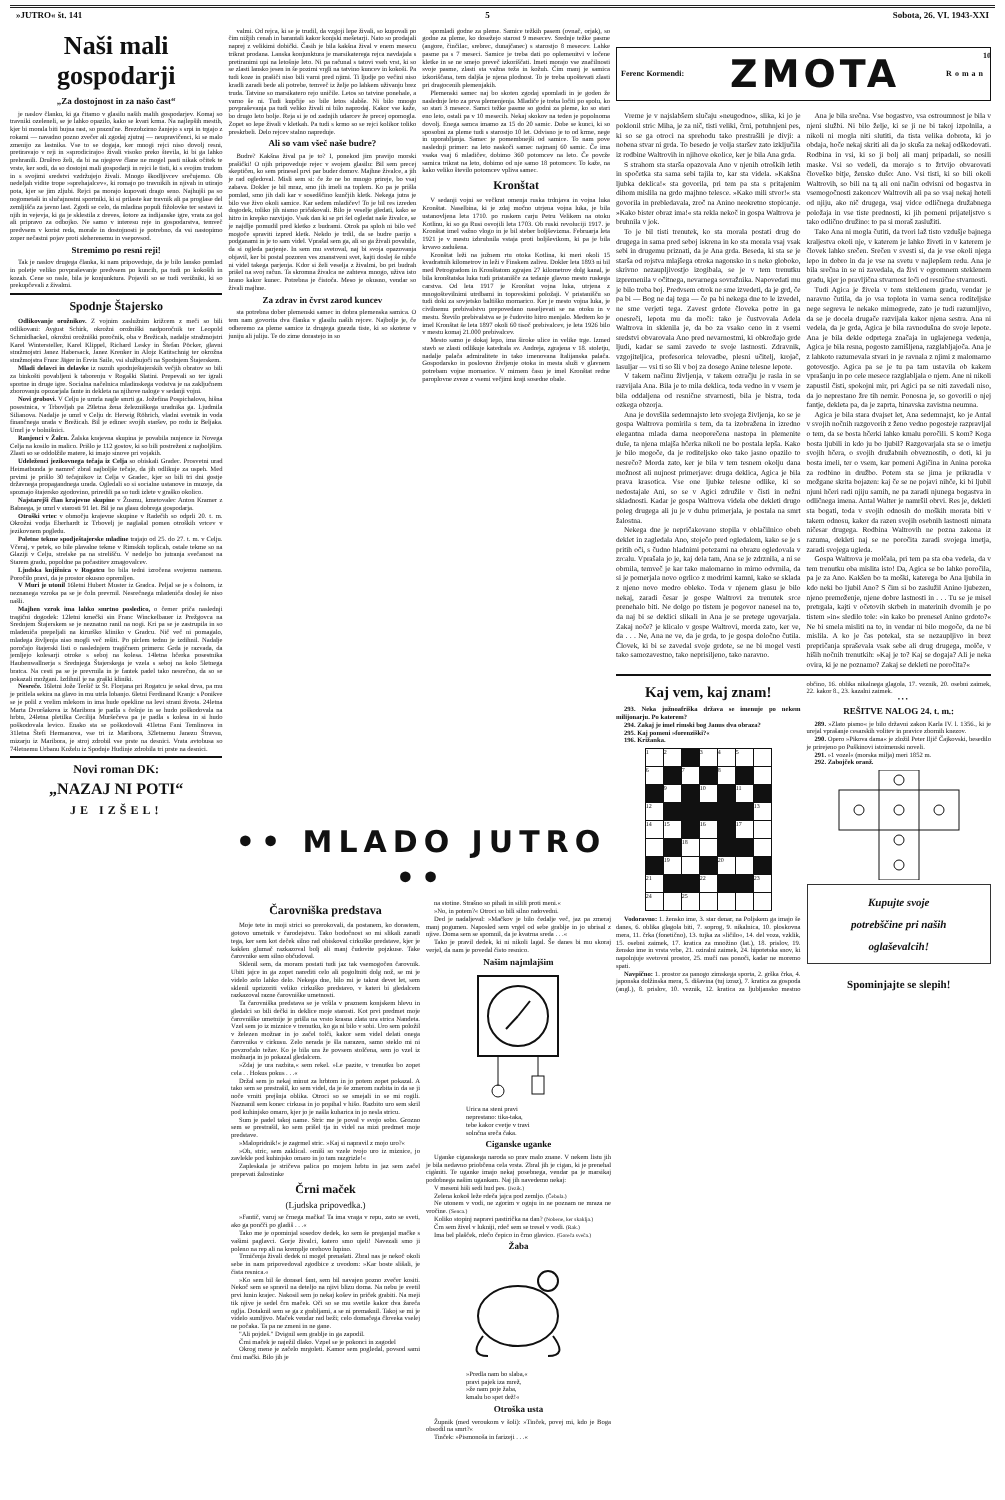»JUTRO« št. 141 5 Sobota, 26. VI. 1943-XXI
Naši mali gospodarji
„Za dostojnost in za našo čast“
je naslov članku, ki ga čitamo v glasilu naših malih gospodarjev. Komaj so travniki ozeleneli, se je lahko opazilo, kako se kvari krma. Na najlepših mestih, kjer bi morala biti bujna rast, so prazni'ne. Brezobzirno žanjejo s srpi in trgajo z rokami — navadno pozno zvečer ali zgodaj zjutraj — neupravičenci, ki se malo zmenijo za lastnika. Vse to se dogaja, ker mnogi rejci niso dovolj resni, pretiravajo v reji in »sprodicirajo« živali visoko preko števila, ki bi ga lahko prehranili. Društvo želi, da bi na njegove člane ne mogel pasti nikak očitek te vrste, ker sodi, da so dostojni mali gospodarji in rejci le tisti, ki s svojim trudom in s svojimi sredstvi vzdržujejo živali. Mnogo škodljivcev srečujemo. Ob nedeljah vidite trope »sprehajalcev«, ki romajo po travnikih in njivah in utirajo pota, kjer se jim zljubi. Rejci pa morajo kupovati drago seno. Najhujši pa so nogometaši in slučajnostni sportniki, ki si prilaste kar travnik ali pa proglase del zemljišča za javno last. Zgodi se celo, da mladina populi fižolovke ter sestavi iz njih in vejevja, ki ga je sklestila z dreves, šotore za indijanske igre, vrata za gol ali pripravo za odbojko. Ne samo v interesu reje in gospodarstva, temveč predvsem v korist reda, morale in dostojnosti je potrebno, da vsi nastopimo zoper nečastni pojav proti sleherenemu in vsepovsod.
Stremimo po resni reji!
Tak je naslov drugega članka, ki nam pripoveduje, da je bilo lansko pomlad in poletje veliko povpraševanje predvsem po kuncih, pa tudi po kokoših in kozah. Cene so rasle, bila je konjunktura. Pojavili so se tudi verižniki, ki so prekupčevali z živalmi.
Spodnje Štajersko
Odlikovanje orožnikov. Z vojnim zasluž­nim križcem z meči so bili odlikovani: Avgust Schirk, okrožni orožniški nadporočnik ter Leopold Schmidhackel, okrožni orožniški poročnik, oba v Brežicah, nadalje stražmojstri Karel Wintersteller, Karel Klippel, Richard Lesky in Štefan Pöcker, glavni stražmojstri Janez Habersack, Janez Krenker in Alojz Katitschnig ter okrožna stražmojstra Franc Jäger in Ervin Saile, vsi službujoči na Spodnjem Štajerskem.
Mladi delavci in delavke iz raznih spodnještajerskih večjih obratov so bili za binkošti povabljeni k taborenju v Rogaški Slatini. Prepevali so ter igrali sportne in druge igre. Socialna načelnica mladinskega vodstva je na zaključnem zborovanju opozarjala fante in dekleta na njihove naloge v sedanji vojni.
Novi grobovi. V Celju je umrla nagle smrti ga. Jožefina Pospichalova, hišna posestnica, v Trbovljah pa 29letna žena železniškega uradnika ga. Ljudmila Silianova. Nadalje je umrl v Celju dr. Herwig Röhrich, vladni svetnik in voda finančnega urada v Brežicah. Bil je edinec svojih staršev, po rodu iz Beljaka. Umrl je v bolnišnici.
Ranjenci v Žalcu. Žalska krajevna skupina je povabila ranjence iz Novega Celja na kosilo in malico. Prišlo je 112 gostov, ki so bili postreženi z najboljšim. Zlasti so se oddolžile matere, ki imajo sinove pri vojakih.
Udeleženci jezikovnega tečaja iz Celja so obiskali Gradec. Prosvetni urad Heimatbunda je namreč zbral najboljše tečaje, da jih odlikuje za uspeh. Med prvimi je prišlo 30 tečajnikov iz Celja v Gradec, kjer so bili tri dni gostje državnega propagandnega urada. Ogledali so si socialne ustanove in muzeje, da spoznajo štajersko zgodovino, priredili pa so tudi izlete v graško okolico.
Najstarejši član krajevne skupine v Žusmu, kmetovalec Anton Kramer z Babnega, je umrl v starosti 91 let. Bil je na glasu dobrega gospodarja.
Otroški vrtec v območju krajevne skupine v Radečih so odprli 20. t. m. Okrožni vodja Eberhardt iz Trbovelj je naglašal pomen otroških vrtcev v jezikovnem pogledu.
Poletne tekme spodještajerske mladine trajajo od 25. do 27. t. m. v Celju. Včeraj, v petek, so bile plavalne tekme v Rimskih toplicah, ostale tekme so na Glaziji v Celju, strelske pa na strelišču. V nedeljo bo jutranja svečanost na Starem gradu, popoldne pa počastitev zmagovalcev.
Ljudska knjižnica v Rogatcu bo bila tedni izročena svojemu namenu. Poročilo pravi, da je prostor okusno opremljen.
V Muri je utonil 16letni Hubert Muster iz Gradca. Peljal se je s čolnom, iz neznanega vzroka pa se je čoln prevrnil. Nesrečnega mladeniča doslej še niso našli.
Majhen vzrok ima lahko smrtno posledico, o čemer priča naslednji tragični dogodek: 12letni kmečki sin Franc Winckelbauer iz Prežgovca na Srednjem Štajerskem se je neznatno ranil na nogi. Kri pa se je zastrupila in so mladeniča prepeljali na kirurško kliniko v Gradcu. Nič več ni pomagalo, mladega življenja niso mogli več rešiti. Po piclem tednu je izdihnil. Nadalje poročajo štajerski listi o naslednjem tragičnem primeru: Grda je razvada, da jemljejo kolesarji otroke s seboj na kolesa. 14letna hčerka posestnika Haubenwallnerja s Srednjega Štajerskega je vzela s seboj na kolo 5letnega bratca. Na cesti pa se je prevrnila in je fantek padel tako nesrečno, da so se pokazali možgani. Izdihnil je na graški kliniki.
Nesreče. 16letni Jože Teršič iz Št. Florjana pri Rogatcu je sekal drva, pa mu je pritlela sekira na glavo in mu utrla lobanjo. 6letni Ferdinand Kranjc s Ponikve se je polil z vrelim mlekom in ima hude opekline na levi strani života. 24letna Marta Dvoršakova iz Maribora je padla s češnje in se hudo poškodovala na hrbtu, 24letna pletilka Cecilija Muršečeva pa je padla s kolesa in si hudo poškodovala levico. Enako sta se poškodovali 41letna Fani Temlinova in 31letna Štefi Hermanova, vse tri iz Maribora, 32letnemu Janezu Štravsu, mizarju iz Maribora, je stroj zdrobil vse prste na desnici. Vrata avtobusa so 74letnemu Urbanu Koželu iz Spodnje Hudinje zdrobila tri prste na desnici.
Novi roman DK:
„NAZAJ NI POTI“
JE IZŠEL!
valmi. Od rejca, ki se je trudil, da vzgoji lepe živali, so kupovali po čim nižjih cenah in barantali kakor konjski mešetarji. Nato so prodajali naprej z velikimi dobički. Časih je bila kakšna žival v enem mesecu trikrat prodana. Lanska konjunktura je marsikaterega rejca navdajala s pretiranimi upi na letošnje leto. Ni pa računal s tatovi vseh vrst, ki so se zlasti lansko jesen in še pozimi vrgli na tatvino kuncev in kokoši. Pa tudi koze in prašiči niso bili varni pred njimi. Ti ljudje po večini niso kradli zaradi bede ali potrebe, temveč iz želje po lahkem uživanju brez truda. Tatvine so marsikatero rejo uničile. Letos so tatvine ponehale, a varno še ni. Tudi kupčije so bile letos slabše. Ni bilo mnogo povpraševanja pa tudi veliko živali ni bilo naprodaj. Kakor vse kaže, bo drugo leto bolje. Reja si je od zadnjih udarcev že precej opomogla. Zopet so lepe živali v kletkah. Pa tudi s krmo so se rejci kolikor toliko preskrbeli. Delo rejcev stalno napreduje.
Ali so vam všeč naše budre?
Budre? Kakšna žival pa je to? I, ponekod jim pravijo morski prašički! O njih pripoveduje rejec v svojem glasilu: Bil sem precej skeptičen, ko sem prinesel prvi par buder domov. Majhne živalce, a jih je rad ogledoval. Misli sem si: če že ne bo mnogo prireje, bo vsaj zabava. Dokler je bil mraz, smo jih imeli na toplem. Ko pa je prišla pomlad, smo jih dali kar v sosedščino kunčjih kletk. Nekega jutra je bilo vse živo okoli samice. Kar sedem mladičev! To je bil res izreden dogodek, toliko jih nismo pričakovali. Bilo je veselje gledati, kako se hitro in krepko razvijajo. Vsak dan ki se pri šel ogledat naše živalce, se je najdlje pomudil pred kletko z budrami. Otrok pa sploh ni bilo več mogoče spraviti izpred kletk. Nekdo je trdil, da se budre parijo s podganami in je to sam videl. Vprašal sem ga, ali so ga živali povabile, da si ogleda parjenje. In sem mu svetoval, naj bi svoja opazovanja objavil, ker bi postal pozoren ves znanstveni svet, kajti doslej še nihče ni videl takega parjenja. Kdor si želi veselja z živalmi, bo pri budrah prišel na svoj račun. Ta skromna živalca ne zahteva mnogo, uživa isto hrano kakor kunec. Potrebna je čistoča. Meso je okusno, vendar so živali majhne.
Za zdrav in čvrst zarod kuncev
sta potrebna dober plemenski samec in dobra plemenska samica. O tem nam govorita dva članka v glasilu naših rejcev. Najbolje je, če odberemo za pleme samice iz drugega gnezda tiste, ki so skotene v juniju ali juliju. Te do zime dorastejo in so
spomladi godne za pleme. Samice težkih pasem (ovnač, orjak), so godne za pleme, ko dosežejo starost 9 mesecev. Srednje težke pasme (angore, činčilac, srebrec, dunajčanec) s starostjo 8 mesecev. Lahke pasme pa s 7 meseci. Samice je treba dati po oplemenitvi v ločene kletke in se ne smejo preveč izkoriščati. Imeti morajo vse značilnosti svoje pasme, zlasti sta važna teža in kožuh. Čim manj je samica izkoriščana, tem daljša je njena plodnost. To je treba upoštevati zlasti pri dragocenih plemenjakih.
Plemenski samec naj bo skoten zgodaj spomladi in je goden že naslednje leto za prva plemenjenja. Mladiče je treba ločiti po spolu, ko so stari 3 mesece. Samci težke pasme so godni za pleme, ko so stari eno leto, ostali pa v 10 mesecih. Nekaj skokov na teden je popolnoma dovolj. Enega samca imamo za 15 do 20 samic. Dobe se kunci, ki so sposobni za pleme tudi s starostjo 10 let. Odvisno je to od krme, nege in uporabljanja. Samec je pomembnejši od samice. To nam pove naslednji primer: na leto naskoči samec najmanj 60 samic. Če ima vsaka vsaj 6 mladičev, dobimo 360 potomcev na leto. Če povrže samica trikrat na leto, dobimo od nje samo 18 potomcev. To kaže, na kako veliko število potomcev vpliva samec.
Kronštat
V sedanji vojni se večkrat omenja ruska trdnjava in vojna luka Kronštat. Naselbina, ki je zdaj močno utrjena vojna luka, je bila ustanovljena leta 1710. po ruskem carju Petru Velikem na otoku Kotlinu, ki so ga Rusi osvojili leta 1703. Ob ruski revoluciji 1917. je Kronštat imel važno vlogo in je bil steber boljševizma. Februarja leta 1921 je v mestu izbruhnila vstaja proti boljševikom, ki pa je bila krvavo zadušena.
Kronštat leži na južnem rtu otoka Kotlina, ki meri okoli 15 kvadratnih kilometrov in leži v Finskem zalivu. Dokler leta 1893 ni bil med Petrogradom in Kronštatom zgrajen 27 kilometrov dolg kanal, je bila kronštatska luka tudi pristanišče za tedanje glavno mesto ruskega carstva. Od leta 1917 je Kronštat vojna luka, utrjena z mnogoštevilnimi utrdbami in topovskimi položaji. V pristanišču so tudi doki za sovjetsko baltiško mornarico. Ker je mesto vojna luka, je civilnemu prebivalstvu prepovedano naseljevati se na otoku in v mestu. Število prebivalstva se je čudovito hitro menjalo. Medtem ko je imel Kronštat še leta 1897 okoli 60 tisoč prebivalcev, je leta 1926 bilo v mestu komaj 21.000 prebivalcev.
Mesto samo je dokaj lepo, ima široke ulice in velike trge. Izmed stavb se zlasti odlikuje katedrala sv. Andreja, zgrajena v 18. stoletju, nadalje palača admiralitete in tako imenovana Italijanska palača. Gospodarsko in poslovno življenje otoka in mesta služi v glavnem potrebam vojne mornarice. V mirnem času je imel Kronštat redne paroplovne zveze z vsemi večjimi kraji sosedne obale.
•• MLADO JUTRO ••
Čarovniška predstava
Moje tete in moji strici so prerokovali, da postanem, ko dorastem, gotovo umetnik v čarodejstvu. Tako bodočnost so mi slikali zaradi tega, ker sem kot deček silno rad obiskoval cirkuške predstave, kjer je kakšen glumač razkazoval bolj ali manj čudovite pojzkuse. Take čarovnike sem silno občudoval.
Sklenil sem, da moram postati tudi jaz tak vsemogočen čarovnik. Ubiti jajce in ga zopet narediti celo ali pogoltniti dolg nož, se mi je videlo zelo lahko delo. Nekega dne, bilo mi je takrat devet let, sem sklenil uprizoriti veliko cirkuško predstavo, v kateri bi gledalcem razkazoval razne čarovniške umetnosti.
Ta čarovniška predstava se je vršila v praznem konjskem hlevu in gledalci so bili dečki in deklice moje starosti. Kot prvi predmet moje čarovniške umetnije je prišla na vrsto krasna zlata ura strica Nandeta. Vzel sem jo iz miznice v trenutku, ko ga ni bilo v sobi. Uro sem položil v železen možnar in jo začel tolči, kakor sem videl delati onega čarovnika v cirkusu. Zelo nerada je šla narazen, samo steklo mi ni povzročalo težav. Ko je bila ura že povsem stolčena, sem jo vzel iz možnarja in jo pokazal gledalcem.
»Zdaj je ura razbita,« sem rekel. »Le pazite, v trenutku bo zopet cela . . Hokus pokus . . .«
Držal sem jo nekaj minut za hrbtom in jo potem zopet pokazal. A tako sem se prestrašil, ko sem videl, da je še zmerom razbita in da se ji noče vrniti prejšnja oblika. Otroci so se smejali in se mi rogili. Naznanil sem konec cirkusa in jo popihal v hišo. Razbito uro sem skril pod kuhinjsko omaro, kjer jo je našla kuharica in jo nesla stricu.
Sum je padel takoj name. Stric me je poval v svojo sobo. Grozno sem se prestrašil, ko sem prišel tja in videl na mizi predmet moje predstave.
»Malopridnik!« je zagrmel stric. »Kaj si napravil z mojo uro?«
»Oh, stric, sem zaklical. »miši so vzele tvojo uro iz miznice, jo zavlekle pod kuhinjsko omaro in jo tam razgrizle!«
Zapleskala je stričeva palica po mojem hrbtu in jaz sem začel prepevati žalostinke
Črni maček
(Ljudska pripovedka.)
»Fantič, varuj se črnega mačka! Ta ima vraga v repu, zato se sveti, ako ga pončči po gladiš . . .«
Tako me je opominjal sosedov dedek, ko sem še preganjal mačke s vašimi paglavci. Gorje živalci, katero smo ujeli! Navezali smo ji poleno na rep ali na krempljе orehovo lupino.
Trmičenja živali dedek ni mogel prenašati. Zbral nas je nekoč okoli sebe in nam pripovedoval zgodbice z uvodom: »Kar boste slišali, je čista resnica.«
»Ko sem bil še dorasel fant, sem bil navajen pozno zvečer kositi. Nekoč sem se spravil na detelјo na njivi blizu doma. Na nebu je svetil prvi lunin krajec. Nakosil sem jo nekaj košev in priček grabiti. Na meji tik njive je sedel črn maček. Oči so se mu svetile kakor dva žareča oglja. Dotaknil sem se ga z grabljami, a se ni premaknil. Takoj se mi je videlo sumljivo. Maček vendar rad beži; celo domačega človeka vselej ne počaka. Ta pa ne zmeni in ne gane.
"Ali pojdeš." Dvignil sem grablje in ga zapodil.
Črni maček je naježil dlako. Vzpel se je pokonci in zagodel
Okrog mene je začelo mrgoleti. Kamor sem pogledal, povsod sami črni mački. Bilo jih je
na stotine. Strašno so pihali in silili proti meni.«
»No, in potem?« Otroci so bili silno radovedni.
Ded je nadaljeval: »Mačkov je bilo čedalje več, jaz pa zmeraj manj pogumen. Naposled sem vrgel od sebe grablje in jo ubrisal z njive. Doma sem se spomnil, da je kvatrna sreda . . .«
Tako je pravil dedek, ki ni nikoli lagal. Še danes bi mu skoraj verjel, da nam je povedal čisto resnico.
Našim najmlajšim
Urica na steni pravi
neprestano: tika-taka,
tebe kakor cvetje v travi
solnčna sreča čaka.
Ciganske uganke
Uganke ciganskega naroda so prav malo znane. V nekem listu jih je bila nedavno priobčena cela vrsta. Zbral jih je cigan, ki je prenehal cigàniti. Te uganke imajo nekaj posebnega, vendar pa je marsikaj podobnega našim ugankam. Naj jih navedemo nekaj:
V meseni hiši sedi hud pes. (Jezik.)
Zelena kokoš leže rdeča jajca pod zemljo. (Čebula.)
Ne utonem v vodi, ne zgorim v ognju in ne poznam ne mraza ne vročine. (Senca.)
Koliko stopinj napravi pastirička na dan? (Nobene, ker skakljа.)
Črn sem živel v lukniji, rdeč sem se tresel v vodi. (Rak.)
Ima bel plašček, rdečo čepico in črno glavico. (Goreča sveča.)
Žaba
»Predla nam bo slaba,«
pravi pajek iza mrež,
»že nam poje žaba,
kmalu bo spet dež!«
Otroška usta
Župnik (med veroukom v šoli): »Tinček, povej mi, kdo je Boga obsodil na smrt?«
Tinček: »Pismonoša in farizeji . . .«
Ferenc Kormendi: ZMOTA Roman
10
Vreme je v najslabšem slučaju »neugodno«, slika, ki jo je poklonil stric Miha, je za nič, tisti veliki, črni, potuhnjeni pes, ki so se ga otroci na sprehodu tako prestrašili je divji: a nobena stvar ni grda. To besedo je volja staršev zato izključila iz rodbine Waltrovih in njihove okolice, ker je bila Ana grda.
S strahom sta starša opazovala Ano v njenih otroških letih in spočetka sta sama sebi tajila to, kar sta videla. »Kakšna ljubka deklica!« sta govorila, pri tem pa sta s pritajenim dihom mislila na grdo majhno telesce. »Kako mili stvor!« sta govorila in prebledavala, zroč na Anino neokretno stopicanje. »Kako bister obraz ima!« sta rekla nekoč in gospa Waltrova je bruhnila v jok.
To je bil tisti trenutek, ko sta morala postati drug do drugega in sama pred seboj iskrena in ko sta morala vsaj vsak sebi in drugemu priznati, da je Ana grda. Beseda, ki sta se je starša od rojstva mlajšega otroka nagonsko in s neko globoko, skrivno nezaupljivostjo izogibala, se je v tem trenutku izpremenila v očitnega, nevarnega sovražnika. Napovedati mu je bilo treba boj. Predvsem otrok ne sme izvedeti, da je grd, če pa bi — Bog ne daj tega — če pa bi nekega dne to le izvedel, ne sme verjeti tega. Zavest grdote človeka potre in ga onesreči, lepota mu da moči: tako je čustvovala Adela Waltrova in sklenila je, da bo za vsako ceno in z vsemi sredstvi obvarovala Ano pred nevarnostmi, ki obkrožajo grde ljudi, kadar se sami zavedo te svoje lastnosti. Zdravnik, vzgojiteljica, profesorica telovadbe, plesni učitelj, krojač, lasuljar — vsi ti so šli v boj za dosego Anine telesne lepote.
V takem načinu življenja, v takem ozračju je rasla in se razvijala Ana. Bila je to mila deklica, toda vedno in v vsem je bila oddaljena od resnične stvarnosti, bila je bistra, toda ozkega obzorja.
Ana je dovršila sedemnajsto leto svojega življenja, ko se je gospa Waltrova pomirila s tem, da ta izobražena in izredno elegantna mlada dama neoporečena nastopa in plemenite duše, ta njena mlajša hčerka nikoli ne bo postala lepša. Kako je bilo mogoče, da je roditeljsko oko tako jasno opazilo to nesrečo? Mordа zato, ker je bila v tem tesnem okolju danа možnost ali nujnost primerjave: druga deklica, Agica je bila prava krasotica. Vse one ljubke telesne odlike, ki so nedostajale Ani, so se v Agici združile v čisti in nežni skladnosti. Kadar je gospa Waltrova videla obe dekleti drugo poleg drugega ali ju je v duhu primerjala, je postala na smrt žalostna.
Nekega dne je nepričakovano stopila v oblačilnico obeh deklet in zagledala Ano, stoječo pred ogledalom, kako se je s pritih oči, s čudno hladnimi potezami na obrazu ogledovala v zrcalu. Vprašala jo je, kaj dela tam, Ana se je zdrznila, a ni se obrnila, temveč je kar tako malomarno in mirno odvrnila, da si je pomerjala novo ogrlico z modrimi kamni, kako se sklada z njeno novo modro obleko. Toda v njenem glasu je bilo nekaj, zaradi česar je gospe Waltrovi za trenutek srce prenehalo biti. Ne dolgo po tistem je pogovor nanesel na to, da naj bi se deklici slikali in Ana je se pretege ugovarjala. Zakaj noče? je klicalo v gospe Waltrovi, morda zato, ker ve, da . . . Ne, Ana ne ve, da je grda, to je gospa določno čutila. Človek, ki bi se zavedal svoje grdote, se ne bi mogel vesti tako samozavestno, tako neprisiljeno, tako naravno.
Ana je bila srečna. Vse bogastvo, vsa ostroumnost je bila v njeni službi. Ni bilo želje, ki se ji ne bi takoj izpolnila, a nikoli ni mogla niti slutiti, da tista velika dobrota, ki jo obdaja, hoče nekaj skriti ali da jo skuša za nekaj odškodovati. Rodbina in vsi, ki so ji bolj ali manj pripadali, so nosili maske. Vsi so vedeli, da morajo s to žrtvijo obvarovati človeško bitje, žensko dušo: Ano. Vsi tisti, ki so bili okoli Waltrovih, so bili na tą ali oni način odvisni od bogastva in vsemogočnosti zakoncev Waltrovih ali pa so vsaj nekaj hoteli od njiju, ako nič drugega, vsaj vidce odličnega družabnega položaja in vse tiste prednosti, ki jih pomeni prijateljstvo s tako odlično družino: to pa si moraš zaslužiti.
Tako Ana ni mogla čutiti, da tvori laž tisto vzdušje bajnega kraljestva okoli nje, v katerem je lahko živeti in v katerem je človek lahko srečen. Srečen v svesti si, da je vse okoli njega lepo in dobro in da je vse na svetu v najlepšem redu. Ana je bila srečna in se ni zavedala, da živi v ogromnem steklenem gradu, kjer jo pravljična stvarnost loči od resnične stvarnosti.
Tudi Agica je živela v tem steklenem gradu, vendar je naravno čutila, da jo vsa toplota in varna senca roditeljske nege segreva le nekako mimogrede, zato je tudi razumljivo, da se je docela drugače razvijala kakor njena sestra. Ana ni vedela, da je grda, Agica je bila ravnodušna do svoje lepote. Ana je bila dekle odprtega značaja in uglajenega vedenja, Agica je bila resna, pogosto zamišljena, razglabljajoča. Ana je z lahkoto razumevala stvari in je ravnala z njimi z malomarno gotovostjo. Agica pa se je tu pa tam ustavila ob kakem vprašanju in po cele mesece razglabljala o njem. Ane ni nikoli zapustil čisti, spokojni mir, pri Agici pa se niti zavedali niso, da jo neprestano žre tih nemir. Ponosna je, so govorili o njej fantje, dekleta pa, da je zaprta, hinavska zavistna neumna.
Agica je bila stara dvajset let, Ana sedemnajst, ko je Antal v svojih nočnih razgovorih z ženo vedno pogosteje razpravljal o tem, da se bosta hčerki lahko kmalu poročili. S kom? Koga bosta ljubili in kdo ju bo ljubil? Razgovarjala sta se o imetju svojih hčera, o svojih družabnih obveznostih, o doti, ki ju bosta imeli, ter o vsem, kar pomeni Agičina in Anina poroka za rodbino in družbo. Potem sta se jima je prikradla v možgane skrita bojazen: kaj če se ne pojavi nihče, ki bi ljubil njuni hčeri radi njiju samih, ne pa zaradi njunega bogastva in odličnega imena. Antal Walter je namršil obrvi. Res je, dekleti sta bogati, toda v svojih odnosih do moških morata biti v takem odnosu, kakor da razen svojih osebnih lastnosti nimata ničesar drugega. Rodbina Waltrovih ne pozna zakona iz razuma, dekleti naj se ne poročita zaradi svojega imetja, zaradi svojega ugleda.
Gospa Waltrova je molčala, pri tem pa sta oba vedela, da v tem trenutku oba mislita isto! Da, Agica se bo lahko poročila, pa je za Ano. Kakšen bo ta moški, katerega bo Ana ljubila in kdo neki bo ljubil Ano? S čim si bo zaslužil Anino ljubezen, njeno premoženje, njene dobre lastnosti in . . . Tu se je misel pretrgala, kajti v očetovih skrbeh in materinih dvomih je po tistem »in« sledilo tole: »in kako bo prenesel Anino grdoto?« Ne bi smela misliti na to, in vendar ni bilo mogoče, da ne bi mislila. A ko je čas potekal, sta se nezaupljivo in brez prepričanja spraševala vsak sebe ali drug drugega, molče, v hiših nočnih trenutkih: »Kaj je to? Kaj se dogaja? Ali je neka ovira, ki je ne poznamo? Zakaj se dekleti ne poročita?«
Kaj vem, kaj znam!
293. Neka južnoafriška država se imenuje po nekem milijonarju. Po katerem?
294. Zakaj je imel rimski bog Janus dva obraza?
295. Kaj pomeni »forenziški?«
196. Križanka.
| 1 | 2 | | 3 | 4 | 5 | |
| 6 | | 7 | | 8 | | |
| | 9 | | 10 | | 11 | |
| 12 | | | | | | 13 |
| 14 | 15 | | 16 | | 17 | |
| | | 18 | | | | |
| | 19 | | | 20 | | |
| 21 | | | 22 | | | 23 |
| 24 | | 25 | | | | |
Vodoravno: 1. žensko ime, 3. star denar, na Poljskem ga imajo še danes, 6. oblika glagola biti, 7. soprog, 9. nikalnica, 10. ploskovna mera, 11. črka (fonetično), 13. tujka za »ličilo«, 14. del voza, vzklik, 15. osebni zaimek, 17. kratica za množino (lat.), 18. prislov, 19. žensko ime in vrsta vrbe, 21. oziralni zaimek, 24. hipotetska snov, ki napolnjuje svetovni prostor, 25. mučí nas ponoči, kadar ne moremo spati.
Navpično: 1. prostor za panogo zimskega sporta, 2. grška črka, 4. japonska dolžinska mera, 5. dišavina (tuj izraz), 7. kratica za gospoda (angl.), 8. prislov, 10. veznik, 12. kratica za ljubljansko mestno občino, 16. oblika nikalnega glagola, 17. veznik, 20. osebni zaimek, 22. kakor 8., 23. kazalni zaimek.
• • •
REŠITVE NALOG 24. t. m.:
289. »Zlato pismo« je bilo državni zakon Karla IV. l. 1356., ki je urejal vprašanje cesarskih volitev in pravice zbornih knezov.
290. Opero »Pikova dama« je zložil Peter Iljič Čajkovski, besedilo je prirejeno po Puškinovi istoimenski noveli.
291. »1 vozel« (morska milja) meri 1852 m.
292. Zabojček oranž.
Kupujte svoje
potrebščine pri naših
oglaševalcih!
Spominjajte se slepih!